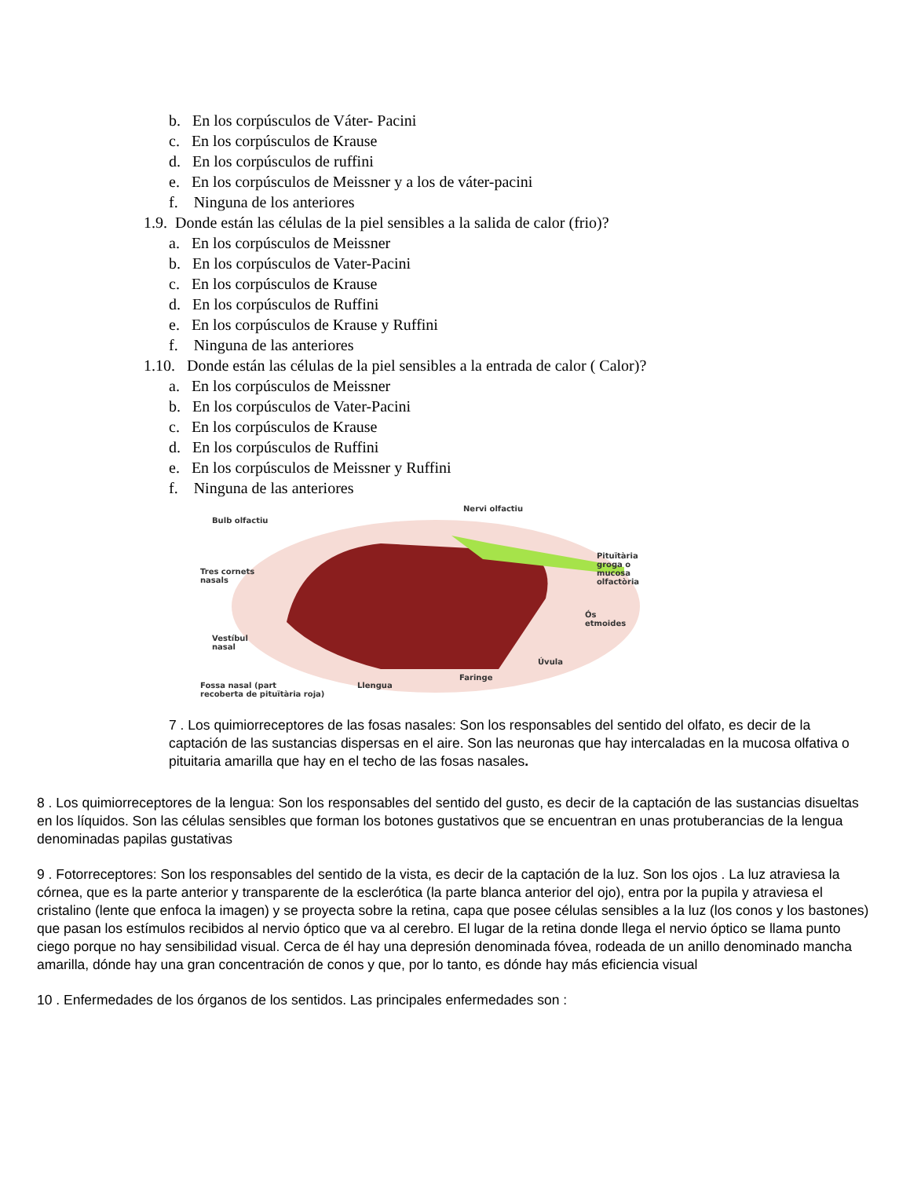b. En los corpúsculos de Váter- Pacini
c. En los corpúsculos de Krause
d. En los corpúsculos de ruffini
e. En los corpúsculos de Meissner y a los de váter-pacini
f. Ninguna de los anteriores
1.9. Donde están las células de la piel sensibles a la salida de calor (frio)?
a. En los corpúsculos de Meissner
b. En los corpúsculos de Vater-Pacini
c. En los corpúsculos de Krause
d. En los corpúsculos de Ruffini
e. En los corpúsculos de Krause y Ruffini
f. Ninguna de las anteriores
1.10. Donde están las células de la piel sensibles a la entrada de calor ( Calor)?
a. En los corpúsculos de Meissner
b. En los corpúsculos de Vater-Pacini
c. En los corpúsculos de Krause
d. En los corpúsculos de Ruffini
e. En los corpúsculos de Meissner y Ruffini
f. Ninguna de las anteriores
Bulb olfactiu
Nervi olfactiu
Pituïtària
groga o
mucosa
olfactòria
Tres cornets
nasals
Ós
etmoides
Vestíbul
nasal
Úvula
Faringe
Llengua
Fossa nasal (part
recoberta de pituïtària roja)
7 . Los quimiorreceptores de las fosas nasales: Son los responsables del sentido del olfato, es decir de la captación de las sustancias dispersas en el aire. Son las neuronas que hay intercaladas en la mucosa olfativa o pituitaria amarilla que hay en el techo de las fosas nasales.
8 . Los quimiorreceptores de la lengua: Son los responsables del sentido del gusto, es decir de la captación de las sustancias disueltas en los líquidos. Son las células sensibles que forman los botones gustativos que se encuentran en unas protuberancias de la lengua denominadas papilas gustativas
9 . Fotorreceptores: Son los responsables del sentido de la vista, es decir de la captación de la luz. Son los ojos . La luz atraviesa la córnea, que es la parte anterior y transparente de la esclerótica (la parte blanca anterior del ojo), entra por la pupila y atraviesa el cristalino (lente que enfoca la imagen) y se proyecta sobre la retina, capa que posee células sensibles a la luz (los conos y los bastones) que pasan los estímulos recibidos al nervio óptico que va al cerebro. El lugar de la retina donde llega el nervio óptico se llama punto ciego porque no hay sensibilidad visual. Cerca de él hay una depresión denominada fóvea, rodeada de un anillo denominado mancha amarilla, dónde hay una gran concentración de conos y que, por lo tanto, es dónde hay más eficiencia visual
10 . Enfermedades de los órganos de los sentidos. Las principales enfermedades son :